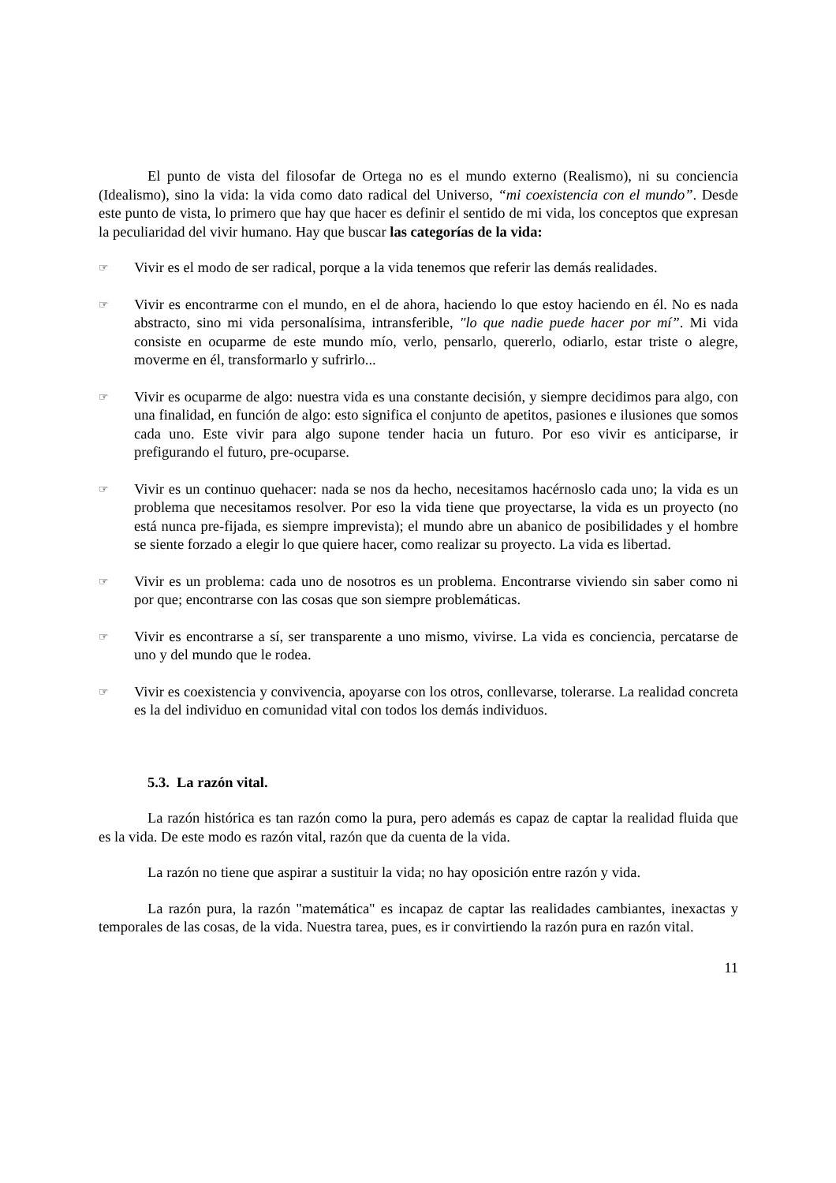El punto de vista del filosofar de Ortega no es el mundo externo (Realismo), ni su conciencia (Idealismo), sino la vida: la vida como dato radical del Universo, “mi coexistencia con el mundo”. Desde este punto de vista, lo primero que hay que hacer es definir el sentido de mi vida, los conceptos que expresan la peculiaridad del vivir humano. Hay que buscar las categorías de la vida:
☞ Vivir es el modo de ser radical, porque a la vida tenemos que referir las demás realidades.
☞ Vivir es encontrarme con el mundo, en el de ahora, haciendo lo que estoy haciendo en él. No es nada abstracto, sino mi vida personalísima, intransferible, "lo que nadie puede hacer por mí”. Mi vida consiste en ocuparme de este mundo mío, verlo, pensarlo, quererlo, odiarlo, estar triste o alegre, moverme en él, transformarlo y sufrirlo...
☞ Vivir es ocuparme de algo: nuestra vida es una constante decisión, y siempre decidimos para algo, con una finalidad, en función de algo: esto significa el conjunto de apetitos, pasiones e ilusiones que somos cada uno. Este vivir para algo supone tender hacia un futuro. Por eso vivir es anticiparse, ir prefigurando el futuro, pre-ocuparse.
☞ Vivir es un continuo quehacer: nada se nos da hecho, necesitamos hacérnoslo cada uno; la vida es un problema que necesitamos resolver. Por eso la vida tiene que proyectarse, la vida es un proyecto (no está nunca pre-fijada, es siempre imprevista); el mundo abre un abanico de posibilidades y el hombre se siente forzado a elegir lo que quiere hacer, como realizar su proyecto. La vida es libertad.
☞ Vivir es un problema: cada uno de nosotros es un problema. Encontrarse viviendo sin saber como ni por que; encontrarse con las cosas que son siempre problemáticas.
☞ Vivir es encontrarse a sí, ser transparente a uno mismo, vivirse. La vida es conciencia, percatarse de uno y del mundo que le rodea.
☞ Vivir es coexistencia y convivencia, apoyarse con los otros, conllevarse, tolerarse. La realidad concreta es la del individuo en comunidad vital con todos los demás individuos.
5.3. La razón vital.
La razón histórica es tan razón como la pura, pero además es capaz de captar la realidad fluida que es la vida. De este modo es razón vital, razón que da cuenta de la vida.
La razón no tiene que aspirar a sustituir la vida; no hay oposición entre razón y vida.
La razón pura, la razón "matemática" es incapaz de captar las realidades cambiantes, inexactas y temporales de las cosas, de la vida. Nuestra tarea, pues, es ir convirtiendo la razón pura en razón vital.
11